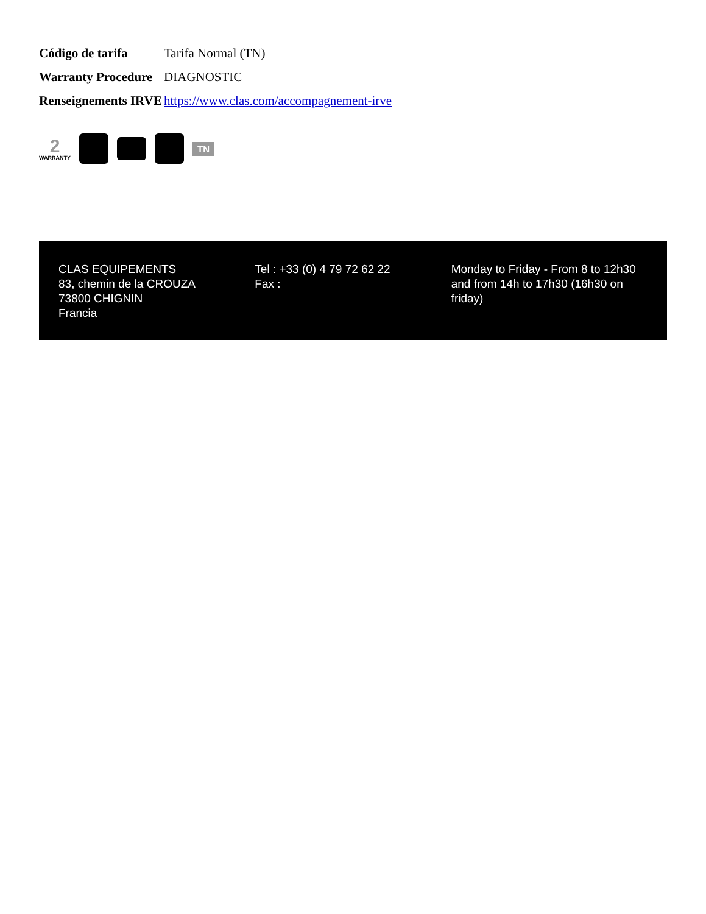| Código de tarifa | Tarifa Normal (TN) |
| Warranty Procedure | DIAGNOSTIC |
| Renseignements IRVE | https://www.clas.com/accompagnement-irve |
2
WARRANTY
TN
CLAS EQUIPEMENTS
83, chemin de la CROUZA
73800 CHIGNIN
Francia
Tel : +33 (0) 4 79 72 62 22
Fax :
Monday to Friday - From 8 to 12h30 and from 14h to 17h30 (16h30 on friday)